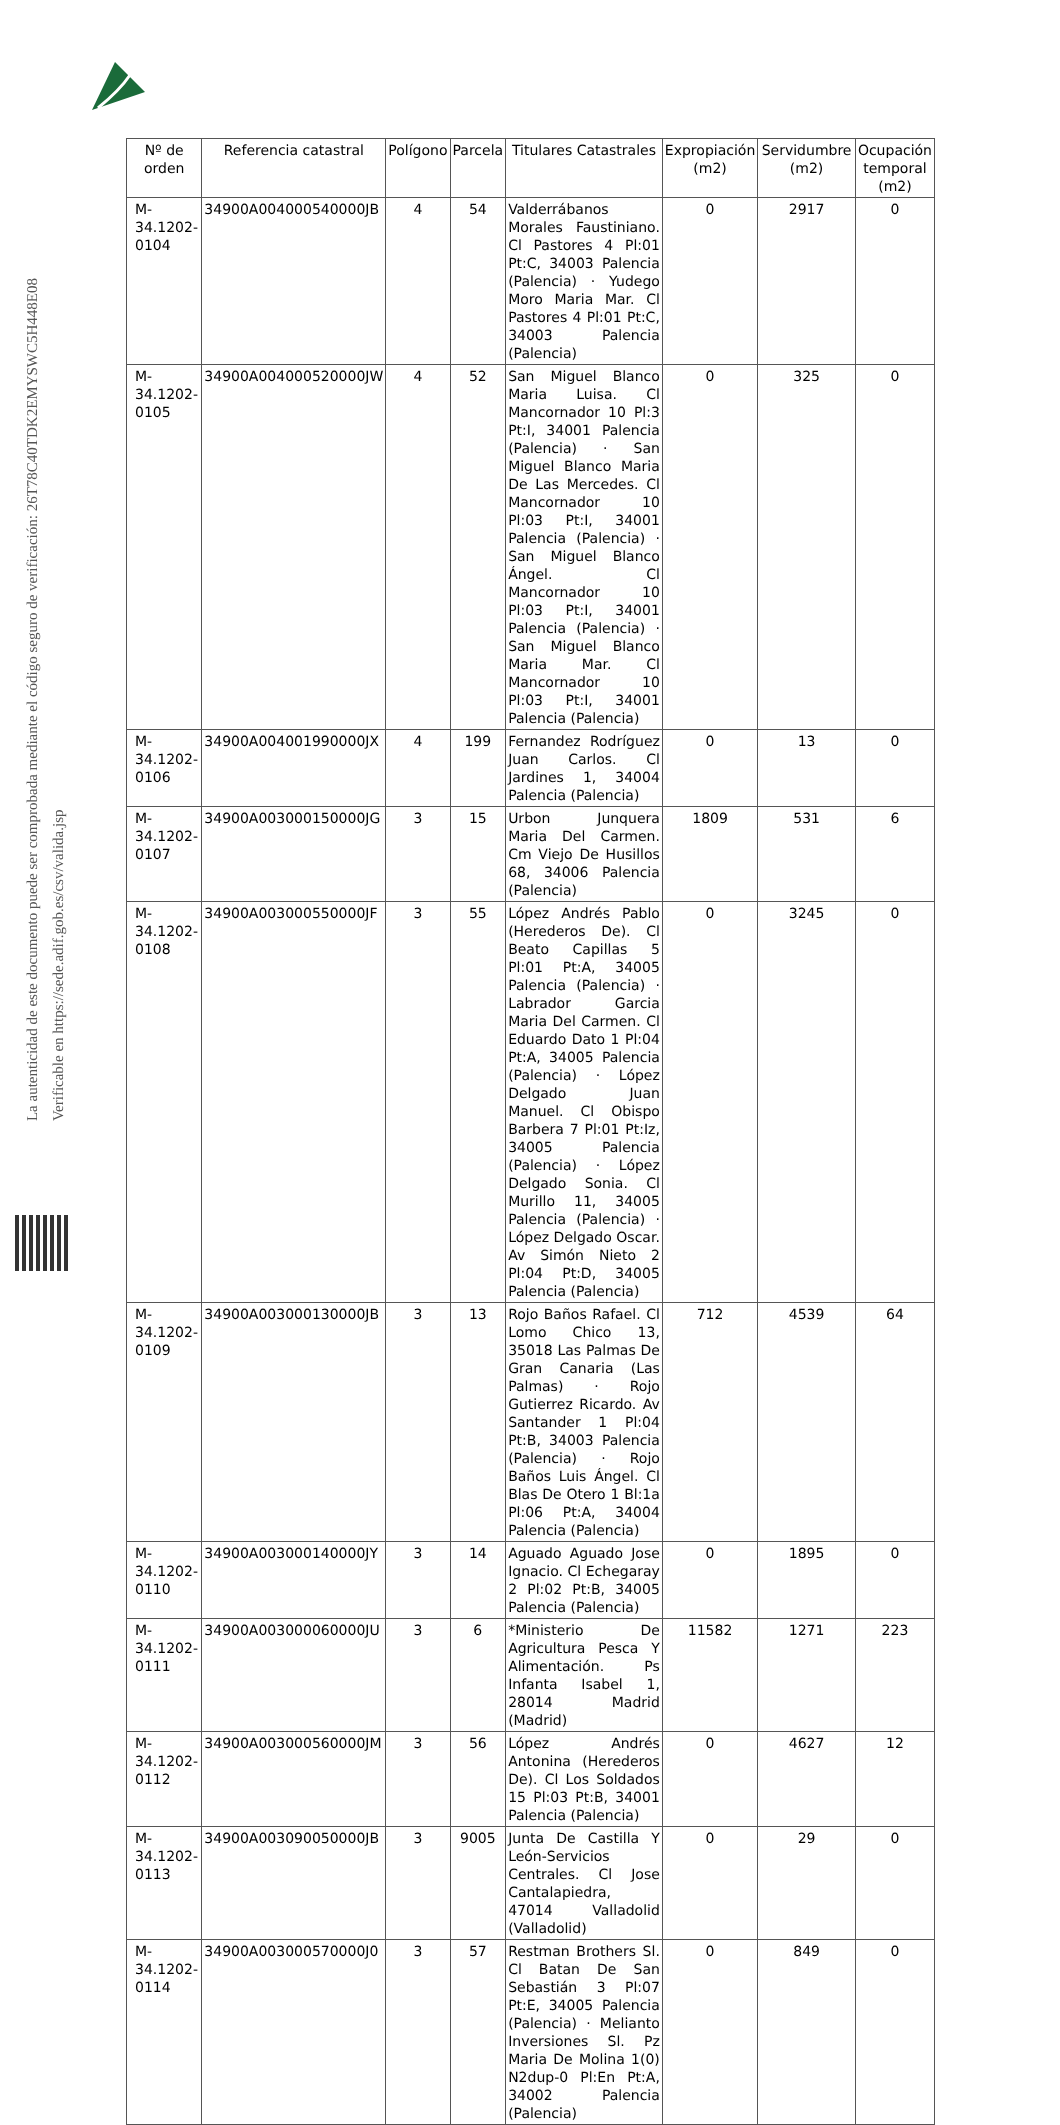La autenticidad de este documento puede ser comprobada mediante el código seguro de verificación: 26T78C40TDK2EMYSWC5H448E08
Verificable en https://sede.adif.gob.es/csv/valida.jsp
| Nº de orden | Referencia catastral | Polígono | Parcela | Titulares Catastrales | Expropiación (m2) | Servidumbre (m2) | Ocupación temporal (m2) |
| --- | --- | --- | --- | --- | --- | --- | --- |
| M-34.1202-0104 | 34900A004000540000JB | 4 | 54 | Valderrábanos Morales Faustiniano. Cl Pastores 4 Pl:01 Pt:C, 34003 Palencia (Palencia) · Yudego Moro Maria Mar. Cl Pastores 4 Pl:01 Pt:C, 34003 Palencia (Palencia) | 0 | 2917 | 0 |
| M-34.1202-0105 | 34900A004000520000JW | 4 | 52 | San Miguel Blanco Maria Luisa. Cl Mancornador 10 Pl:3 Pt:I, 34001 Palencia (Palencia) · San Miguel Blanco Maria De Las Mercedes. Cl Mancornador 10 Pl:03 Pt:I, 34001 Palencia (Palencia) · San Miguel Blanco Ángel. Cl Mancornador 10 Pl:03 Pt:I, 34001 Palencia (Palencia) · San Miguel Blanco Maria Mar. Cl Mancornador 10 Pl:03 Pt:I, 34001 Palencia (Palencia) | 0 | 325 | 0 |
| M-34.1202-0106 | 34900A004001990000JX | 4 | 199 | Fernandez Rodríguez Juan Carlos. Cl Jardines 1, 34004 Palencia (Palencia) | 0 | 13 | 0 |
| M-34.1202-0107 | 34900A003000150000JG | 3 | 15 | Urbon Junquera Maria Del Carmen. Cm Viejo De Husillos 68, 34006 Palencia (Palencia) | 1809 | 531 | 6 |
| M-34.1202-0108 | 34900A003000550000JF | 3 | 55 | López Andrés Pablo (Herederos De). Cl Beato Capillas 5 Pl:01 Pt:A, 34005 Palencia (Palencia) · Labrador Garcia Maria Del Carmen. Cl Eduardo Dato 1 Pl:04 Pt:A, 34005 Palencia (Palencia) · López Delgado Juan Manuel. Cl Obispo Barbera 7 Pl:01 Pt:Iz, 34005 Palencia (Palencia) · López Delgado Sonia. Cl Murillo 11, 34005 Palencia (Palencia) · López Delgado Oscar. Av Simón Nieto 2 Pl:04 Pt:D, 34005 Palencia (Palencia) | 0 | 3245 | 0 |
| M-34.1202-0109 | 34900A003000130000JB | 3 | 13 | Rojo Baños Rafael. Cl Lomo Chico 13, 35018 Las Palmas De Gran Canaria (Las Palmas) · Rojo Gutierrez Ricardo. Av Santander 1 Pl:04 Pt:B, 34003 Palencia (Palencia) · Rojo Baños Luis Ángel. Cl Blas De Otero 1 Bl:1a Pl:06 Pt:A, 34004 Palencia (Palencia) | 712 | 4539 | 64 |
| M-34.1202-0110 | 34900A003000140000JY | 3 | 14 | Aguado Aguado Jose Ignacio. Cl Echegaray 2 Pl:02 Pt:B, 34005 Palencia (Palencia) | 0 | 1895 | 0 |
| M-34.1202-0111 | 34900A003000060000JU | 3 | 6 | *Ministerio De Agricultura Pesca Y Alimentación. Ps Infanta Isabel 1, 28014 Madrid (Madrid) | 11582 | 1271 | 223 |
| M-34.1202-0112 | 34900A003000560000JM | 3 | 56 | López Andrés Antonina (Herederos De). Cl Los Soldados 15 Pl:03 Pt:B, 34001 Palencia (Palencia) | 0 | 4627 | 12 |
| M-34.1202-0113 | 34900A003090050000JB | 3 | 9005 | Junta De Castilla Y León-Servicios Centrales. Cl Jose Cantalapiedra, 47014 Valladolid (Valladolid) | 0 | 29 | 0 |
| M-34.1202-0114 | 34900A003000570000J0 | 3 | 57 | Restman Brothers Sl. Cl Batan De San Sebastián 3 Pl:07 Pt:E, 34005 Palencia (Palencia) · Melianto Inversiones Sl. Pz Maria De Molina 1(0) N2dup-0 Pl:En Pt:A, 34002 Palencia (Palencia) | 0 | 849 | 0 |